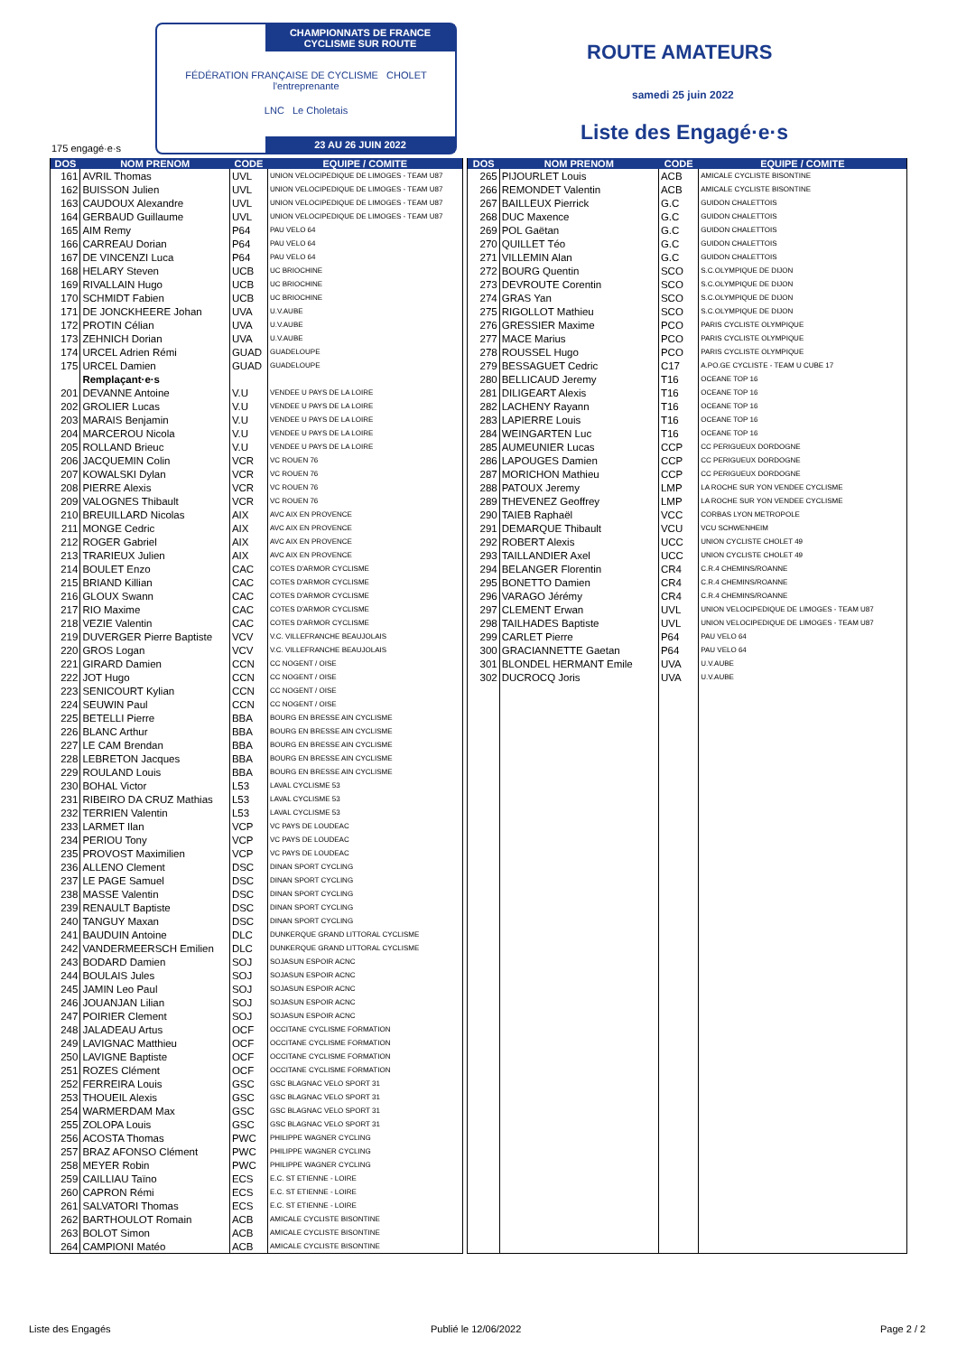CHAMPIONNATS DE FRANCE
CYCLISME SUR ROUTE
FÉDÉRATION FRANÇAISE DE CYCLISME CHOLET l'entreprenante
LNC Le Choletais
23 AU 26 JUIN 2022
ROUTE AMATEURS
samedi 25 juin 2022
Liste des Engagé·e·s
175 engagé·e·s
| DOS | NOM PRENOM | CODE | EQUIPE / COMITE |
| --- | --- | --- | --- |
| 161 | AVRIL Thomas | UVL | UNION VELOCIPEDIQUE DE LIMOGES - TEAM U87 |
| 162 | BUISSON Julien | UVL | UNION VELOCIPEDIQUE DE LIMOGES - TEAM U87 |
| 163 | CAUDOUX Alexandre | UVL | UNION VELOCIPEDIQUE DE LIMOGES - TEAM U87 |
| 164 | GERBAUD Guillaume | UVL | UNION VELOCIPEDIQUE DE LIMOGES - TEAM U87 |
| 165 | AIM Remy | P64 | PAU VELO 64 |
| 166 | CARREAU Dorian | P64 | PAU VELO 64 |
| 167 | DE VINCENZI Luca | P64 | PAU VELO 64 |
| 168 | HELARY Steven | UCB | UC BRIOCHINE |
| 169 | RIVALLAIN Hugo | UCB | UC BRIOCHINE |
| 170 | SCHMIDT Fabien | UCB | UC BRIOCHINE |
| 171 | DE JONCKHEERE Johan | UVA | U.V.AUBE |
| 172 | PROTIN Célian | UVA | U.V.AUBE |
| 173 | ZEHNICH Dorian | UVA | U.V.AUBE |
| 174 | URCEL Adrien Rémi | GUAD | GUADELOUPE |
| 175 | URCEL Damien | GUAD | GUADELOUPE |
| | Remplaçant·e·s | | |
| 201 | DEVANNE Antoine | V.U | VENDEE U PAYS DE LA LOIRE |
| 202 | GROLIER Lucas | V.U | VENDEE U PAYS DE LA LOIRE |
| 203 | MARAIS Benjamin | V.U | VENDEE U PAYS DE LA LOIRE |
| 204 | MARCEROU Nicola | V.U | VENDEE U PAYS DE LA LOIRE |
| 205 | ROLLAND Brieuc | V.U | VENDEE U PAYS DE LA LOIRE |
| 206 | JACQUEMIN Colin | VCR | VC ROUEN 76 |
| 207 | KOWALSKI Dylan | VCR | VC ROUEN 76 |
| 208 | PIERRE Alexis | VCR | VC ROUEN 76 |
| 209 | VALOGNES Thibault | VCR | VC ROUEN 76 |
| 210 | BREUILLARD Nicolas | AIX | AVC AIX EN PROVENCE |
| 211 | MONGE Cedric | AIX | AVC AIX EN PROVENCE |
| 212 | ROGER Gabriel | AIX | AVC AIX EN PROVENCE |
| 213 | TRARIEUX Julien | AIX | AVC AIX EN PROVENCE |
| 214 | BOULET Enzo | CAC | COTES D'ARMOR CYCLISME |
| 215 | BRIAND Killian | CAC | COTES D'ARMOR CYCLISME |
| 216 | GLOUX Swann | CAC | COTES D'ARMOR CYCLISME |
| 217 | RIO Maxime | CAC | COTES D'ARMOR CYCLISME |
| 218 | VEZIE Valentin | CAC | COTES D'ARMOR CYCLISME |
| 219 | DUVERGER Pierre Baptiste | VCV | V.C. VILLEFRANCHE BEAUJOLAIS |
| 220 | GROS Logan | VCV | V.C. VILLEFRANCHE BEAUJOLAIS |
| 221 | GIRARD Damien | CCN | CC NOGENT / OISE |
| 222 | JOT Hugo | CCN | CC NOGENT / OISE |
| 223 | SENICOURT Kylian | CCN | CC NOGENT / OISE |
| 224 | SEUWIN Paul | CCN | CC NOGENT / OISE |
| 225 | BETELLI Pierre | BBA | BOURG EN BRESSE AIN CYCLISME |
| 226 | BLANC Arthur | BBA | BOURG EN BRESSE AIN CYCLISME |
| 227 | LE CAM Brendan | BBA | BOURG EN BRESSE AIN CYCLISME |
| 228 | LEBRETON Jacques | BBA | BOURG EN BRESSE AIN CYCLISME |
| 229 | ROULAND Louis | BBA | BOURG EN BRESSE AIN CYCLISME |
| 230 | BOHAL Victor | L53 | LAVAL CYCLISME 53 |
| 231 | RIBEIRO DA CRUZ Mathias | L53 | LAVAL CYCLISME 53 |
| 232 | TERRIEN Valentin | L53 | LAVAL CYCLISME 53 |
| 233 | LARMET Ilan | VCP | VC PAYS DE LOUDEAC |
| 234 | PERIOU Tony | VCP | VC PAYS DE LOUDEAC |
| 235 | PROVOST Maximilien | VCP | VC PAYS DE LOUDEAC |
| 236 | ALLENO Clement | DSC | DINAN SPORT CYCLING |
| 237 | LE PAGE Samuel | DSC | DINAN SPORT CYCLING |
| 238 | MASSE Valentin | DSC | DINAN SPORT CYCLING |
| 239 | RENAULT Baptiste | DSC | DINAN SPORT CYCLING |
| 240 | TANGUY Maxan | DSC | DINAN SPORT CYCLING |
| 241 | BAUDUIN Antoine | DLC | DUNKERQUE GRAND LITTORAL CYCLISME |
| 242 | VANDERMEERSCH Emilien | DLC | DUNKERQUE GRAND LITTORAL CYCLISME |
| 243 | BODARD Damien | SOJ | SOJASUN ESPOIR ACNC |
| 244 | BOULAIS Jules | SOJ | SOJASUN ESPOIR ACNC |
| 245 | JAMIN Leo Paul | SOJ | SOJASUN ESPOIR ACNC |
| 246 | JOUANJAN Lilian | SOJ | SOJASUN ESPOIR ACNC |
| 247 | POIRIER Clement | SOJ | SOJASUN ESPOIR ACNC |
| 248 | JALADEAU Artus | OCF | OCCITANE CYCLISME FORMATION |
| 249 | LAVIGNAC Matthieu | OCF | OCCITANE CYCLISME FORMATION |
| 250 | LAVIGNE Baptiste | OCF | OCCITANE CYCLISME FORMATION |
| 251 | ROZES Clément | OCF | OCCITANE CYCLISME FORMATION |
| 252 | FERREIRA Louis | GSC | GSC BLAGNAC VELO SPORT 31 |
| 253 | THOUEIL Alexis | GSC | GSC BLAGNAC VELO SPORT 31 |
| 254 | WARMERDAM Max | GSC | GSC BLAGNAC VELO SPORT 31 |
| 255 | ZOLOPA Louis | GSC | GSC BLAGNAC VELO SPORT 31 |
| 256 | ACOSTA Thomas | PWC | PHILIPPE WAGNER CYCLING |
| 257 | BRAZ AFONSO Clément | PWC | PHILIPPE WAGNER CYCLING |
| 258 | MEYER Robin | PWC | PHILIPPE WAGNER CYCLING |
| 259 | CAILLIAU Taïno | ECS | E.C. ST ETIENNE - LOIRE |
| 260 | CAPRON Rémi | ECS | E.C. ST ETIENNE - LOIRE |
| 261 | SALVATORI Thomas | ECS | E.C. ST ETIENNE - LOIRE |
| 262 | BARTHOULOT Romain | ACB | AMICALE CYCLISTE BISONTINE |
| 263 | BOLOT Simon | ACB | AMICALE CYCLISTE BISONTINE |
| 264 | CAMPIONI Matéo | ACB | AMICALE CYCLISTE BISONTINE |
| DOS | NOM PRENOM | CODE | EQUIPE / COMITE |
| --- | --- | --- | --- |
| 265 | PIJOURLET Louis | ACB | AMICALE CYCLISTE BISONTINE |
| 266 | REMONDET Valentin | ACB | AMICALE CYCLISTE BISONTINE |
| 267 | BAILLEUX Pierrick | G.C | GUIDON CHALETTOIS |
| 268 | DUC Maxence | G.C | GUIDON CHALETTOIS |
| 269 | POL Gaëtan | G.C | GUIDON CHALETTOIS |
| 270 | QUILLET Téo | G.C | GUIDON CHALETTOIS |
| 271 | VILLEMIN Alan | G.C | GUIDON CHALETTOIS |
| 272 | BOURG Quentin | SCO | S.C.OLYMPIQUE DE DIJON |
| 273 | DEVROUTE Corentin | SCO | S.C.OLYMPIQUE DE DIJON |
| 274 | GRAS Yan | SCO | S.C.OLYMPIQUE DE DIJON |
| 275 | RIGOLLOT Mathieu | SCO | S.C.OLYMPIQUE DE DIJON |
| 276 | GRESSIER Maxime | PCO | PARIS CYCLISTE OLYMPIQUE |
| 277 | MACE Marius | PCO | PARIS CYCLISTE OLYMPIQUE |
| 278 | ROUSSEL Hugo | PCO | PARIS CYCLISTE OLYMPIQUE |
| 279 | BESSAGUET Cedric | C17 | A.PO.GE CYCLISTE - TEAM U CUBE 17 |
| 280 | BELLICAUD Jeremy | T16 | OCEANE TOP 16 |
| 281 | DILIGEART Alexis | T16 | OCEANE TOP 16 |
| 282 | LACHENY Rayann | T16 | OCEANE TOP 16 |
| 283 | LAPIERRE Louis | T16 | OCEANE TOP 16 |
| 284 | WEINGARTEN Luc | T16 | OCEANE TOP 16 |
| 285 | AUMEUNIER Lucas | CCP | CC PERIGUEUX DORDOGNE |
| 286 | LAPOUGES Damien | CCP | CC PERIGUEUX DORDOGNE |
| 287 | MORICHON Mathieu | CCP | CC PERIGUEUX DORDOGNE |
| 288 | PATOUX Jeremy | LMP | LA ROCHE SUR YON VENDEE CYCLISME |
| 289 | THEVENEZ Geoffrey | LMP | LA ROCHE SUR YON VENDEE CYCLISME |
| 290 | TAIEB Raphaël | VCC | CORBAS LYON METROPOLE |
| 291 | DEMARQUE Thibault | VCU | VCU SCHWENHEIM |
| 292 | ROBERT Alexis | UCC | UNION CYCLISTE CHOLET 49 |
| 293 | TAILLANDIER Axel | UCC | UNION CYCLISTE CHOLET 49 |
| 294 | BELANGER Florentin | CR4 | C.R.4 CHEMINS/ROANNE |
| 295 | BONETTO Damien | CR4 | C.R.4 CHEMINS/ROANNE |
| 296 | VARAGO Jérémy | CR4 | C.R.4 CHEMINS/ROANNE |
| 297 | CLEMENT Erwan | UVL | UNION VELOCIPEDIQUE DE LIMOGES - TEAM U87 |
| 298 | TAILHADES Baptiste | UVL | UNION VELOCIPEDIQUE DE LIMOGES - TEAM U87 |
| 299 | CARLET Pierre | P64 | PAU VELO 64 |
| 300 | GRACIANNETTE Gaetan | P64 | PAU VELO 64 |
| 301 | BLONDEL HERMANT Emile | UVA | U.V.AUBE |
| 302 | DUCROCQ Joris | UVA | U.V.AUBE |
Liste des Engagés Publié le 12/06/2022 Page 2 / 2